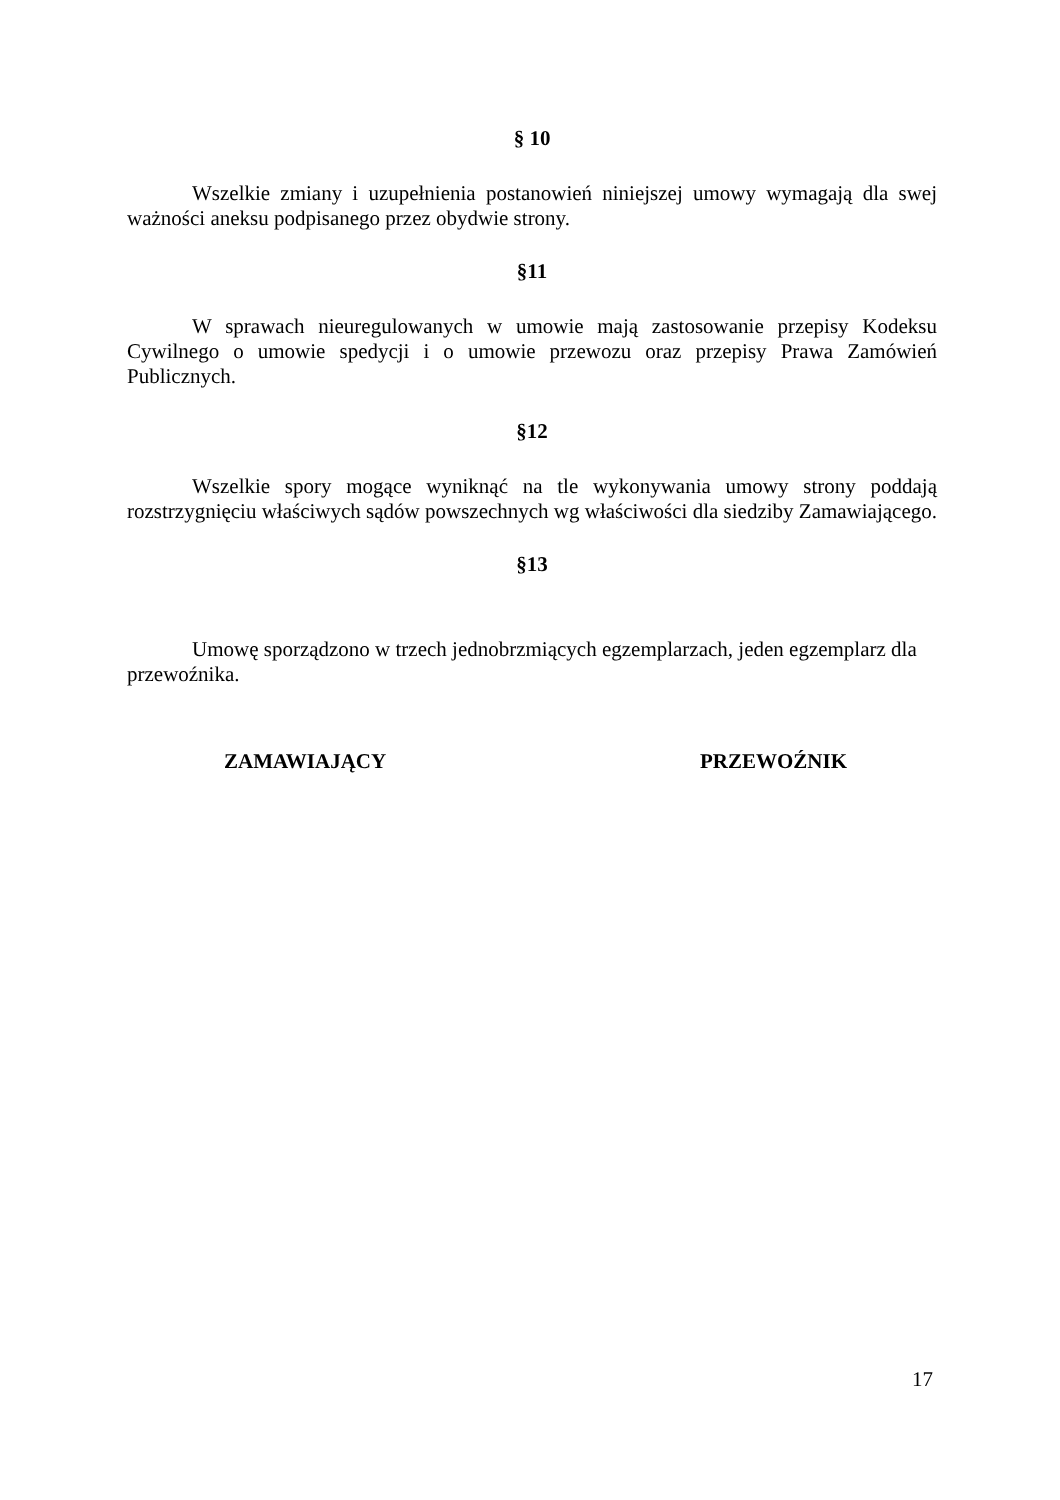§ 10
Wszelkie zmiany i uzupełnienia postanowień niniejszej umowy wymagają dla swej ważności aneksu podpisanego przez obydwie strony.
§11
W sprawach nieuregulowanych w umowie mają zastosowanie przepisy Kodeksu Cywilnego o umowie spedycji i o umowie przewozu oraz przepisy Prawa Zamówień Publicznych.
§12
Wszelkie spory mogące wyniknąć na tle wykonywania umowy strony poddają rozstrzygnięciu właściwych sądów powszechnych wg właściwości dla siedziby Zamawiającego.
§13
Umowę sporządzono w trzech jednobrzmiących egzemplarzach, jeden egzemplarz dla przewoźnika.
ZAMAWIAJĄCY PRZEWOŹNIK
17